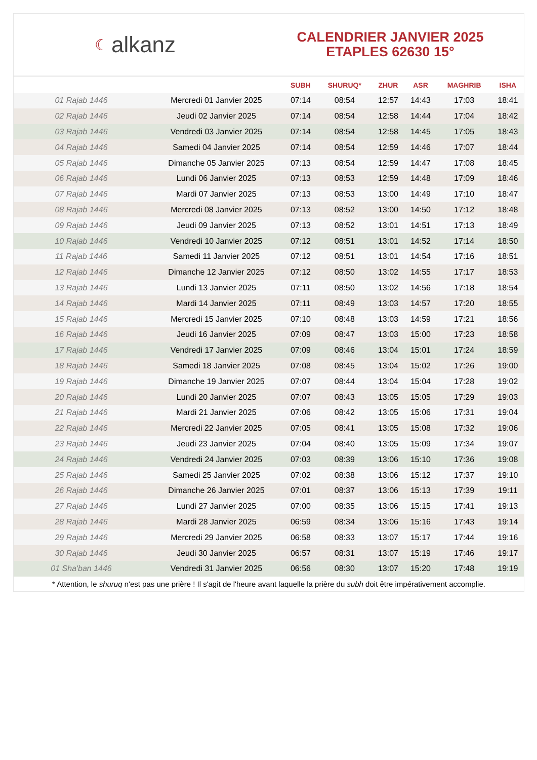☾ alkanz
CALENDRIER JANVIER 2025
ETAPLES 62630 15°
| | | SUBH | SHURUQ* | ZHUR | ASR | MAGHRIB | ISHA |
| --- | --- | --- | --- | --- | --- | --- | --- |
| 01 Rajab 1446 | Mercredi 01 Janvier 2025 | 07:14 | 08:54 | 12:57 | 14:43 | 17:03 | 18:41 |
| 02 Rajab 1446 | Jeudi 02 Janvier 2025 | 07:14 | 08:54 | 12:58 | 14:44 | 17:04 | 18:42 |
| 03 Rajab 1446 | Vendredi 03 Janvier 2025 | 07:14 | 08:54 | 12:58 | 14:45 | 17:05 | 18:43 |
| 04 Rajab 1446 | Samedi 04 Janvier 2025 | 07:14 | 08:54 | 12:59 | 14:46 | 17:07 | 18:44 |
| 05 Rajab 1446 | Dimanche 05 Janvier 2025 | 07:13 | 08:54 | 12:59 | 14:47 | 17:08 | 18:45 |
| 06 Rajab 1446 | Lundi 06 Janvier 2025 | 07:13 | 08:53 | 12:59 | 14:48 | 17:09 | 18:46 |
| 07 Rajab 1446 | Mardi 07 Janvier 2025 | 07:13 | 08:53 | 13:00 | 14:49 | 17:10 | 18:47 |
| 08 Rajab 1446 | Mercredi 08 Janvier 2025 | 07:13 | 08:52 | 13:00 | 14:50 | 17:12 | 18:48 |
| 09 Rajab 1446 | Jeudi 09 Janvier 2025 | 07:13 | 08:52 | 13:01 | 14:51 | 17:13 | 18:49 |
| 10 Rajab 1446 | Vendredi 10 Janvier 2025 | 07:12 | 08:51 | 13:01 | 14:52 | 17:14 | 18:50 |
| 11 Rajab 1446 | Samedi 11 Janvier 2025 | 07:12 | 08:51 | 13:01 | 14:54 | 17:16 | 18:51 |
| 12 Rajab 1446 | Dimanche 12 Janvier 2025 | 07:12 | 08:50 | 13:02 | 14:55 | 17:17 | 18:53 |
| 13 Rajab 1446 | Lundi 13 Janvier 2025 | 07:11 | 08:50 | 13:02 | 14:56 | 17:18 | 18:54 |
| 14 Rajab 1446 | Mardi 14 Janvier 2025 | 07:11 | 08:49 | 13:03 | 14:57 | 17:20 | 18:55 |
| 15 Rajab 1446 | Mercredi 15 Janvier 2025 | 07:10 | 08:48 | 13:03 | 14:59 | 17:21 | 18:56 |
| 16 Rajab 1446 | Jeudi 16 Janvier 2025 | 07:09 | 08:47 | 13:03 | 15:00 | 17:23 | 18:58 |
| 17 Rajab 1446 | Vendredi 17 Janvier 2025 | 07:09 | 08:46 | 13:04 | 15:01 | 17:24 | 18:59 |
| 18 Rajab 1446 | Samedi 18 Janvier 2025 | 07:08 | 08:45 | 13:04 | 15:02 | 17:26 | 19:00 |
| 19 Rajab 1446 | Dimanche 19 Janvier 2025 | 07:07 | 08:44 | 13:04 | 15:04 | 17:28 | 19:02 |
| 20 Rajab 1446 | Lundi 20 Janvier 2025 | 07:07 | 08:43 | 13:05 | 15:05 | 17:29 | 19:03 |
| 21 Rajab 1446 | Mardi 21 Janvier 2025 | 07:06 | 08:42 | 13:05 | 15:06 | 17:31 | 19:04 |
| 22 Rajab 1446 | Mercredi 22 Janvier 2025 | 07:05 | 08:41 | 13:05 | 15:08 | 17:32 | 19:06 |
| 23 Rajab 1446 | Jeudi 23 Janvier 2025 | 07:04 | 08:40 | 13:05 | 15:09 | 17:34 | 19:07 |
| 24 Rajab 1446 | Vendredi 24 Janvier 2025 | 07:03 | 08:39 | 13:06 | 15:10 | 17:36 | 19:08 |
| 25 Rajab 1446 | Samedi 25 Janvier 2025 | 07:02 | 08:38 | 13:06 | 15:12 | 17:37 | 19:10 |
| 26 Rajab 1446 | Dimanche 26 Janvier 2025 | 07:01 | 08:37 | 13:06 | 15:13 | 17:39 | 19:11 |
| 27 Rajab 1446 | Lundi 27 Janvier 2025 | 07:00 | 08:35 | 13:06 | 15:15 | 17:41 | 19:13 |
| 28 Rajab 1446 | Mardi 28 Janvier 2025 | 06:59 | 08:34 | 13:06 | 15:16 | 17:43 | 19:14 |
| 29 Rajab 1446 | Mercredi 29 Janvier 2025 | 06:58 | 08:33 | 13:07 | 15:17 | 17:44 | 19:16 |
| 30 Rajab 1446 | Jeudi 30 Janvier 2025 | 06:57 | 08:31 | 13:07 | 15:19 | 17:46 | 19:17 |
| 01 Sha'ban 1446 | Vendredi 31 Janvier 2025 | 06:56 | 08:30 | 13:07 | 15:20 | 17:48 | 19:19 |
* Attention, le shuruq n'est pas une prière ! Il s'agit de l'heure avant laquelle la prière du subh doit être impérativement accomplie.